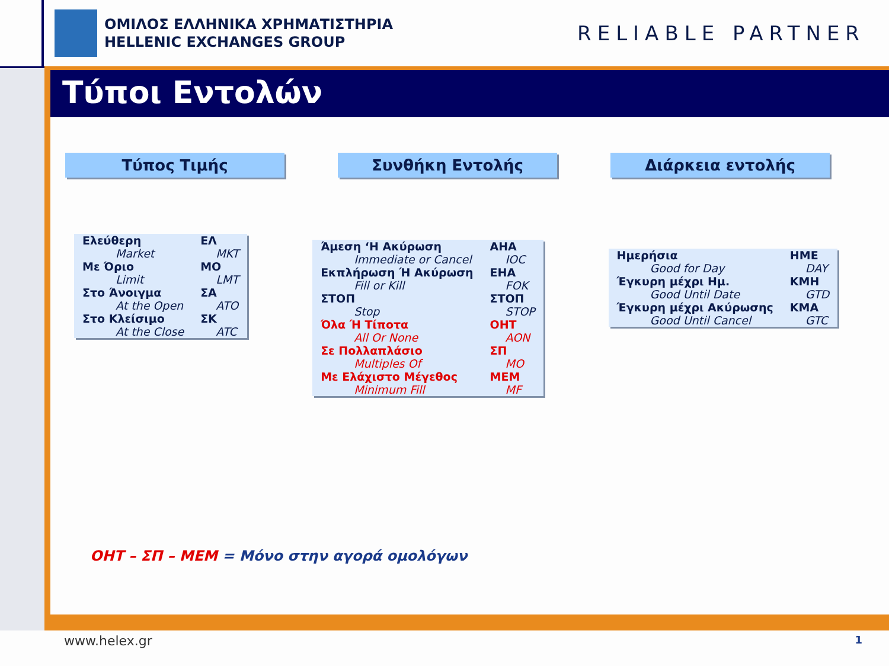ΟΜΙΛΟΣ ΕΛΛΗΝΙΚΑ ΧΡΗΜΑΤΙΣΤΗΡΙΑ
HELLENIC EXCHANGES GROUP
RELIABLE PARTNER
Τύποι Εντολών
Τύπος Τιμής Συνθήκη Εντολής Διάρκεια εντολής
| Ελεύθερη | ΕΛ |
| Market | MKT |
| Με Όριο | ΜΟ |
| Limit | LMT |
| Στο Άνοιγμα | ΣΑ |
| At the Open | ATO |
| Στο Κλείσιμο | ΣΚ |
| At the Close | ATC |
| Άμεση ‘Η Ακύρωση | ΑΗΑ |
| Immediate or Cancel | IOC |
| Εκπλήρωση Ή Ακύρωση | ΕΗΑ |
| Fill or Kill | FOK |
| ΣΤΟΠ | ΣΤΟΠ |
| Stop | STOP |
| Όλα Ή Τίποτα | ΟΗΤ |
| All Or None | AON |
| Σε Πολλαπλάσιο | ΣΠ |
| Multiples Of | MO |
| Με Ελάχιστο Μέγεθος | ΜΕΜ |
| Minimum Fill | MF |
| Ημερήσια | ΗΜΕ |
| Good for Day | DAY |
| Έγκυρη μέχρι Ημ. | ΚΜΗ |
| Good Until Date | GTD |
| Έγκυρη μέχρι Ακύρωσης | ΚΜΑ |
| Good Until Cancel | GTC |
ΟΗΤ – ΣΠ – ΜΕΜ = Μόνο στην αγορά ομολόγων
www.helex.gr 1